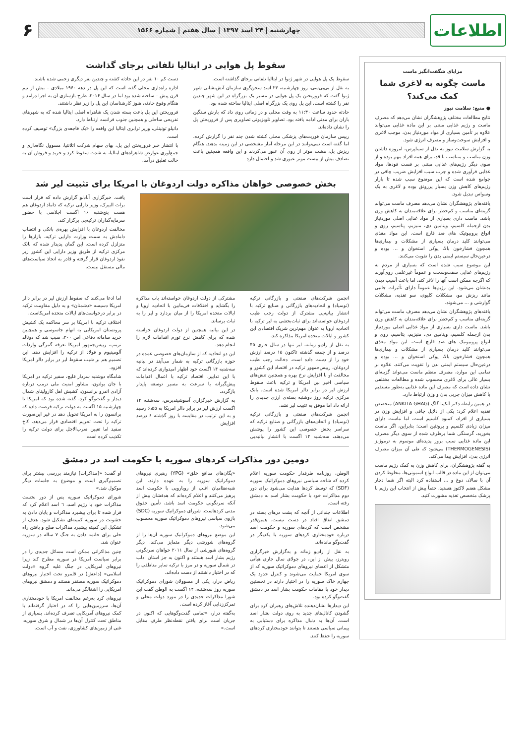اطلاعات
چهارشنبه | ۲۴ اسد ۱۳۹۷ | سال هفتم | شماره ۱۵۶۶
۶
مزایای شگفت‌انگیز ماست
ماست چگونه به لاغری شما کمک می‌کند؟
● منبع: سلامت نیوز
نتایج مطالعات مختلف پژوهشگران نشان می‌دهد که مصرف ماست و رژیم غذایی مبتنی بر این ماده غذایی می‌تواند علاوه بر تأمین بسیاری از مواد موردنیاز بدن، موجب لاغری و افزایش سوخت‌وساز و مصرف انرژی شود.
به گزارش سلامت نیوز به نقل از سیناپرس، امروزه داشتن وزن مناسب و متناسب با قد، برای همه افراد مهم بوده و از سوی دیگر رژیم‌های غذایی مبتنی بر فست فودها، مواد غذایی فرآوری شده و چرب سبب افزایش ضریب چاقی در جوامع شده است که این موضوع سبب شده تا بازار رژیم‌های کاهش وزن بسیار پررونق بوده و لاغری به یک وسواس تبدیل شود.
یافته‌های پژوهشگران نشان می‌دهد مصرف ماست می‌تواند گزینه‌ای مناسب و کم‌خطر برای علاقه‌مندان به کاهش وزن باشد. ماست داری بسیاری از مواد غذایی اصلی موردنیاز بدن ازجمله کلسیم، ویتامین دی، منیزیم، پتاسیم، روی و انواع پروبیوتیک های ضد قارچ است. این مواد مغذی می‌توانند کلید درمان بسیاری از مشکلات و بیماری‌ها همچون فشارخون بالا، پوکی استخوان و ... بوده و درعین‌حال سیستم ایمنی بدن را تقویت می‌کنند.
این موضوع سبب شده است که بسیاری از مردم به رژیم‌های غذایی سفت‌وسخت و عموماً غیرعلمی روی‌آورند که اگرچه ممکن است آنها را لاغر کند، اما باعث آسیب دیدن بدنشان می‌شود. این رژیم‌ها عموماً دارای تأثیرات جانبی مانند ریزش مو، مشکلات کلیوی، سو تغذیه، مشکلات گوارشی و ... می‌شوند.
یافته‌های پژوهشگران نشان می‌دهد مصرف ماست می‌تواند گزینه‌ای مناسب و کم‌خطر برای علاقه‌مندان به کاهش وزن باشد. ماست داری بسیاری از مواد غذایی اصلی موردنیاز بدن ازجمله کلسیم، ویتامین دی، منیزیم، پتاسیم، روی و انواع پروبیوتیک های ضد قارچ است. این مواد مغذی می‌توانند کلید درمان بسیاری از مشکلات و بیماری‌ها همچون فشارخون بالا، پوکی استخوان و ... بوده و درعین‌حال سیستم ایمنی بدن را تقویت می‌کنند. علاوه بر تمامی این موارد، مصرف منظم ماست می‌تواند گزینه‌ای بسیار عالی برای لاغری محسوب شده و مطالعات مختلفی نشان داده است که مصرف این ماده غذایی به‌طور مستقیم با کاهش میزان چربی بدن و وزن ارتباط دارد.
در همین رابطه دکتر آنکیتا گاگ (ANKITA GHAG) متخصص تغذیه اعلام کرد: یکی از دلایل چاقی و افزایش وزن در بسیاری از افراد، کمبود کلسیم است، اما ماست دارای میزان زیادی کلسیم و پروتئین است؛ بنابراین، اگر ماست بخورید، گرسنگی شما برطرف شده از سوی دیگر مصرف این ماده غذایی سبب بروز پدیده‌ای موسوم به ترموژنز (THERMOGENESIS) می‌شود که طی آن میزان مصرف انرژی بدن، افزایش پیدا می‌کند.
به گفته پژوهشگران، برای کاهش وزن به کمک رژیم ماست می‌توان از این ماده در قالب انواع اسموتی‌ها، مخلوط کردن آن با سالاد، دوغ و ... استفاده کرد البته اگر شما دچار مشکل هضم لاکتوز هستید، حتماً پیش از انتخاب این رژیم با پزشک متخصص تغذیه مشورت کنید.
سقوط پل هوایی در ایتالیا تلفاتی برجای گذاشت
سقوط یک پل هوایی در شهر ژنوا در ایتالیا تلفاتی برجای گذاشته است.
به نقل از بی‌بی‌سی، روز چهارشنبه، ۲۳ اسد سخن‌گوی سازمان آتش‌نشانی شهر ژنوا گفت که فروریختن یک پل هوایی در مسیر یک بزرگراه در این شهر چندین نفر را کشته است. این پل روی یک بزرگراه اصلی ایتالیا ساخته شده بود.
حادثه حدود ساعت ۱۱:۳۰ به وقت محلی و در زمانی روی داد که بارش سنگین باران برای مدتی ادامه یافته بود. تصاویر تلویزیونی تصاویری پس از فروریختن پل را نشان داده‌اند.
رییس سازمان فوریت‌های پزشکی محلی کشته شدن چند نفر را گزارش کرده، اما گفته است نمی‌توانند در این مرحله آمار مشخصی در این زمینه بدهند. هنگام ریزش پل، هشت موتر از روی آن عبور می‌کردند و این واقعه همچنین باعث تصادف بیش از بیست موتر عبوری شد و احتمال دارد
دست کم ۱۰ نفر در این حادثه کشته و چندین نفر دیگری زخمی شده باشند.
اداره راه‌داری محلی گفته است که این پل در دهه ۱۹۶۰ میلادی – بیش از نیم قرن پیش – ساخته شده بود اما در سال ۲۰۱۶، طرح بازسازی آن به اجرا درآمد و هنگام وقوع حادثه، هنوز کارشناسان این پل را زیر نظر داشتند.
فروریختن این پل باعث بسته شدن یک شاهراه اصلی ایتالیا شده که به شهرهای تفریحی ساحلی و همچنین جنوب فرانسه ارتباط دارد.
دانیلو تونینلی، وزیر ترابری ایتالیا این واقعه را «یک فاجعه‌ی بزرگ» توصیف کرده است.
با انتشار خبر فروریختن این پل، بهای سهام شرکت اتلانتیا، مسوول نگاه‌داری و جمع‌آوری عوارض شاهراه‌های ایتالیا، به شدت سقوط کرد و خرید و فروش آن به حالت تعلیق درآمد.
بخش خصوصی خواهان مذاکره دولت اردوغان با امریکا برای تثبیت لیر شد
یافت. خبرگزاری آنادلو گزارش داده که قرار است برات البیرک، وزیر دارایی ترکیه که داماد اردوغان هم هست پنج‌شنبه ۱۶ اگست اجلاسی با حضور سرمایه‌گذاران ترکیه‌یی برگزار کند.
مخالفت اردوغان با افزایش بهره‌ی بانکی و انتصاب دامادش به سمت وزارت دارایی ترکیه، بازارها را متزلزل کرده است. این گمان پدیدار شده که بانک مرکزی ترکیه از طریق وزیر دارایی این کشور زیر نفوذ اردوغان قرار گرفته و قادر به اتخاذ سیاست‌های مالی مستقل نیست.
انجمن شرکت‌های صنعتی و بازرگانی ترکیه (توسیاد) و اتحادیه‌های بازرگانی و صنایع ترکیه با انتشار بیانیه‌یی مشترک از دولت رجب طیب اردوغان خواسته‌اند برای ثبات‌بخشی به لیر ترکیه با اتحادیه اروپا به عنوان مهم‌ترین شریک اقتصادی این کشور و ایالات متحده امریکا مذاکره کند.
به نقل از رادیو زمانه، لیر تنها در سال جاری ۴۵ درصد و از جمعه گذشته تاکنون ۱۵ درصد ارزش خود را از دست داده است. دخالت رجب طیب اردوغان، رییس‌جمهور ترکیه در اقتصاد این کشور و مخالفت او با افزایش نرخ بهره و همچنین تنش‌های سیاسی اخیر بین امریکا و ترکیه باعث سقوط ارزش لیر در برابر دالر امریکا شده است. بانک مرکزی ترکیه روز دوشنبه بسته‌ی ارزی جدیدی را ارائه داد اما موفق به تثبیت لیر نشد.
انجمن شرکت‌های صنعتی و بازرگانی ترکیه (توسیاد) و اتحادیه‌های بازرگانی و صنایع ترکیه که سراسر بخش خصوصی این کشور را پوشش می‌دهند، سه‌شنبه ۱۴ اگست با انتشار بیانیه‌یی مشترکی از دولت اردوغان خواسته‌اند باب مذاکره را بگشاید و اختلافات فی‌مابین با اتحادیه اروپا و ایالات متحده امریکا را از میان بردارد و لیر را به ثبات برساند.
در این بیانیه همچنین از دولت اردوغان خواسته شده که برای کاهش نرخ تورم اقدامات لازم را انجام دهد.
این دو اتحادیه که از سازمان‌های خصوصی عمده در حوزه بازرگانی ترکیه به شمار می‌آیند در بیانیه سه‌شنبه ۱۴ اگست خود اظهار امیدواری کرده‌اند که با این تدابیر، اقتصاد ترکیه با اعمال اقدامات پیش‌گیرانه با سرعت به مسیر توسعه پایدار بازگردد.
به گزارش خبرگزاری آسوشیتدپرس، سه‌شنبه ۱۴ اگست ارزش لیر در برابر دالر امریکا به ۶٫۵۵ رسید و به این ترتیب در مقایسه با روز گذشته ۶ درصد افزایش
اما ادعا می‌کنند که سقوط ارزش لیر در برابر دالر امریکا دسیسه «دشمنان» و به دلیل مقاومت ترکیه در برابر درخواست‌های ایالات متحده امریکاست.
اختلاف ترکیه با امریکا بر سر محاکمه یک کشیش پروتستان امریکایی به اتهام جاسوسی و همچنین خرید سامانه دفاعی اس ۴۰۰، سبب شد که دونالد ترمپ، رییس‌جمهور امریکا تعرفه گمرگی واردات آلومینیوم و فولاد از ترکیه را افزایش دهد. این تصمیم هم بر شیب سقوط لیر در برابر دالر امریکا افزود.
شامگاه دوشنبه سردار قلیچ، سفیر ترکیه در امریکا با جان بولتون، مشاور امنیت ملی ترمپ درباره آزادی اندرو برانسون، کشیش اهل کارولینای شمال دیدار و گفت‌وگو کرد. گفته شده بود که امریکا تا چهارشنبه ۱۵ اگست به دولت ترکیه فرصت داده که برانسون را به امریکا تحویل دهد در غیر این‌صورت ترکیه را تحت تحریم اقتصادی قرار می‌دهد. کاخ سفید اما تعیین ضرب‌الاجل برای دولت ترکیه را تکذیب کرده است.
دومین دور مذاکرات کردهای سوریه با حکومت اسد در دمشق
الوطن، روزنامه طرفدار حکومت سوریه اعلام کرده که شاخه سیاسی نیروهای دموکراتیک سوریه (SDF) که توسط کردها هدایت می‌شود برای دور دوم مذاکرات خود با حکومت بشار اسد به دمشق رفته است.
اطلاعات چندانی از آنچه که پشت درهای بسته در دمشق اتفاق افتاد در دست نیست. همین‌قدر مشخص است که کردهای سوریه و حکومت اسد درباره خودمختاری کردهای سوریه با یکدیگر در گفت‌وگو مانده‌اند.
به نقل از رادیو زمانه و به‌گزارش خبرگزاری رویترز، پیش از این، در جولای سال جاری هیأتی متشکل از اعضای نیروهای دموکراتیک سوریه که از سوی امریکا حمایت می‌شوند و کنترل حدود یک چهارم خاک سوریه را در اختیار دارند در نخستین دیدار خود با مقامات حکومت بشار اسد در دمشق گفت‌وگو کرده بود.
این دیدارها نشان‌دهنده تلاش‌های رهبران کرد برای گشودن کانال‌های جدید به روی دولت بشار اسد است. آن‌ها به دنبال مذاکره برای دستیابی به پیمانی سیاسی هستند تا بتوانند خودمختاری کردهای سوریه را حفظ کنند.
«یگان‌های مدافع خلق» (YPG) رهبری نیروهای دموکراتیک سوریه را به عهده دارند. این شبه‌نظامیان اغلب از رویارویی با حکومت اسد پرهیز می‌کنند و اعلام کرده‌اند که هدفشان بیش از آنکه سرنگونی حکومت اسد باشد، تأمین حقوق مدنی کردهاست. شورای دموکراتیک سوریه (SDC) بازوی سیاسی نیروهای دموکراتیک سوریه محسوب می‌شود.
این موضع نیروهای دموکراتیک سوریه آن‌ها را از گروه‌های شورشی دیگر متمایز می‌کند. دیگر گروه‌های شورشی از سال ۲۰۱۱ خواهان سرنگونی رژیم بشار اسد هستند و اکنون به جز استان ادلب در شمال سوریه و در مرز با ترکیه سایر مناطقی را که در اختیار داشتند از دست داده‌اند.
ریاض درار، یکی از مسوولان شورای دموکراتیک سوریه روز سه‌شنبه، ۱۴ اگست به الوطن گفت این شورا مذاکرات جدیدی را در مورد دولت محلی و تمرکززدایی آغاز کرده است.
به‌گفته درار، «تمامی گفت‌وگوهایی که اکنون در جریان است برای یافتن نقطه‌نظر طرفِ مقابل است.»
او گفت: «[مذاکرات] نیازمند بررسی بیشتر برای تصمیم‌گیری است و موضوع به جلسات دیگر موکول شد.»
شورای دموکراتیک سوریه پس از دور نخست مذاکرات خود با رژیم اسد، ٦ اسد اعلام کرد که قرار شده تا برای پیشبرد مذاکرات و پایان دادن به خشونت در سوریه کمیته‌ای تشکیل شود. هدف از تشکیل این کمیته پیشبرد مذاکرات صلح و یافتن راه حلی برای خاتمه دادن به جنگ ۷ ساله در سوریه عنوان شد.
چنین مذاکراتی ممکن است مسائل جدیدی را در برابر سیاست امریکا در سوریه مطرح کند زیرا نیروهای امریکایی در جنگ علیه گروه «دولت اسلامی» (داعش) در قلمرو تحت اختیار نیروهای دموکراتیک سوریه مستقر هستند و دمشق نیروهای امریکایی را اشغالگر می‌داند.
نیروهای کرد به‌رغم مخالفت امریکا با خودمختاری آن‌ها، سرزمین‌هایی را که در اختیار گرفته‌اند با کمک نیروهای آمریکایی تصرف کرده‌اند. بسیاری از مناطق تحت کنترل آن‌ها در شمال و شرق سوریه، غنی از زمین‌های کشاورزی، نفت و آب است.